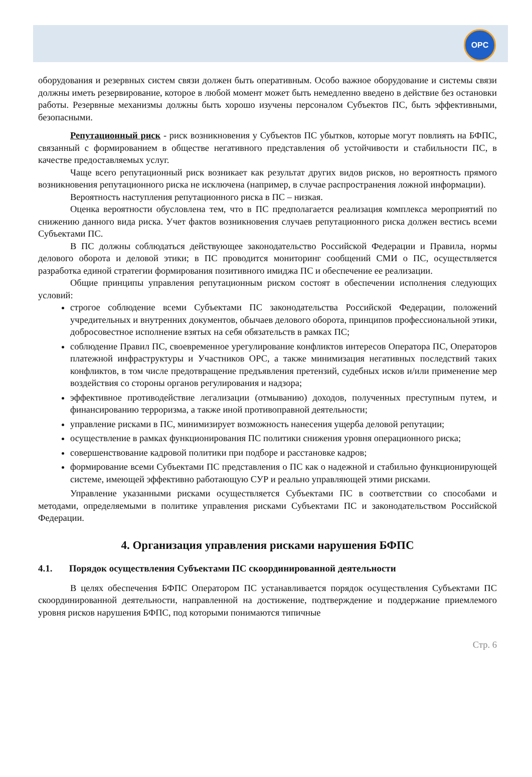OPC
оборудования и резервных систем связи должен быть оперативным. Особо важное оборудование и системы связи должны иметь резервирование, которое в любой момент может быть немедленно введено в действие без остановки работы. Резервные механизмы должны быть хорошо изучены персоналом Субъектов ПС, быть эффективными, безопасными.
Репутационный риск - риск возникновения у Субъектов ПС убытков, которые могут повлиять на БФПС, связанный с формированием в обществе негативного представления об устойчивости и стабильности ПС, в качестве предоставляемых услуг.
Чаще всего репутационный риск возникает как результат других видов рисков, но вероятность прямого возникновения репутационного риска не исключена (например, в случае распространения ложной информации).
Вероятность наступления репутационного риска в ПС – низкая.
Оценка вероятности обусловлена тем, что в ПС предполагается реализация комплекса мероприятий по снижению данного вида риска. Учет фактов возникновения случаев репутационного риска должен вестись всеми Субъектами ПС.
В ПС должны соблюдаться действующее законодательство Российской Федерации и Правила, нормы делового оборота и деловой этики; в ПС проводится мониторинг сообщений СМИ о ПС, осуществляется разработка единой стратегии формирования позитивного имиджа ПС и обеспечение ее реализации.
Общие принципы управления репутационным риском состоят в обеспечении исполнения следующих условий:
строгое соблюдение всеми Субъектами ПС законодательства Российской Федерации, положений учредительных и внутренних документов, обычаев делового оборота, принципов профессиональной этики, добросовестное исполнение взятых на себя обязательств в рамках ПС;
соблюдение Правил ПС, своевременное урегулирование конфликтов интересов Оператора ПС, Операторов платежной инфраструктуры и Участников ОРС, а также минимизация негативных последствий таких конфликтов, в том числе предотвращение предъявления претензий, судебных исков и/или применение мер воздействия со стороны органов регулирования и надзора;
эффективное противодействие легализации (отмыванию) доходов, полученных преступным путем, и финансированию терроризма, а также иной противоправной деятельности;
управление рисками в ПС, минимизирует возможность нанесения ущерба деловой репутации;
осуществление в рамках функционирования ПС политики снижения уровня операционного риска;
совершенствование кадровой политики при подборе и расстановке кадров;
формирование всеми Субъектами ПС представления о ПС как о надежной и стабильно функционирующей системе, имеющей эффективно работающую СУР и реально управляющей этими рисками.
Управление указанными рисками осуществляется Субъектами ПС в соответствии со способами и методами, определяемыми в политике управления рисками Субъектами ПС и законодательством Российской Федерации.
4. Организация управления рисками нарушения БФПС
4.1. Порядок осуществления Субъектами ПС скоординированной деятельности
В целях обеспечения БФПС Оператором ПС устанавливается порядок осуществления Субъектами ПС скоординированной деятельности, направленной на достижение, подтверждение и поддержание приемлемого уровня рисков нарушения БФПС, под которыми понимаются типичные
Стр. 6